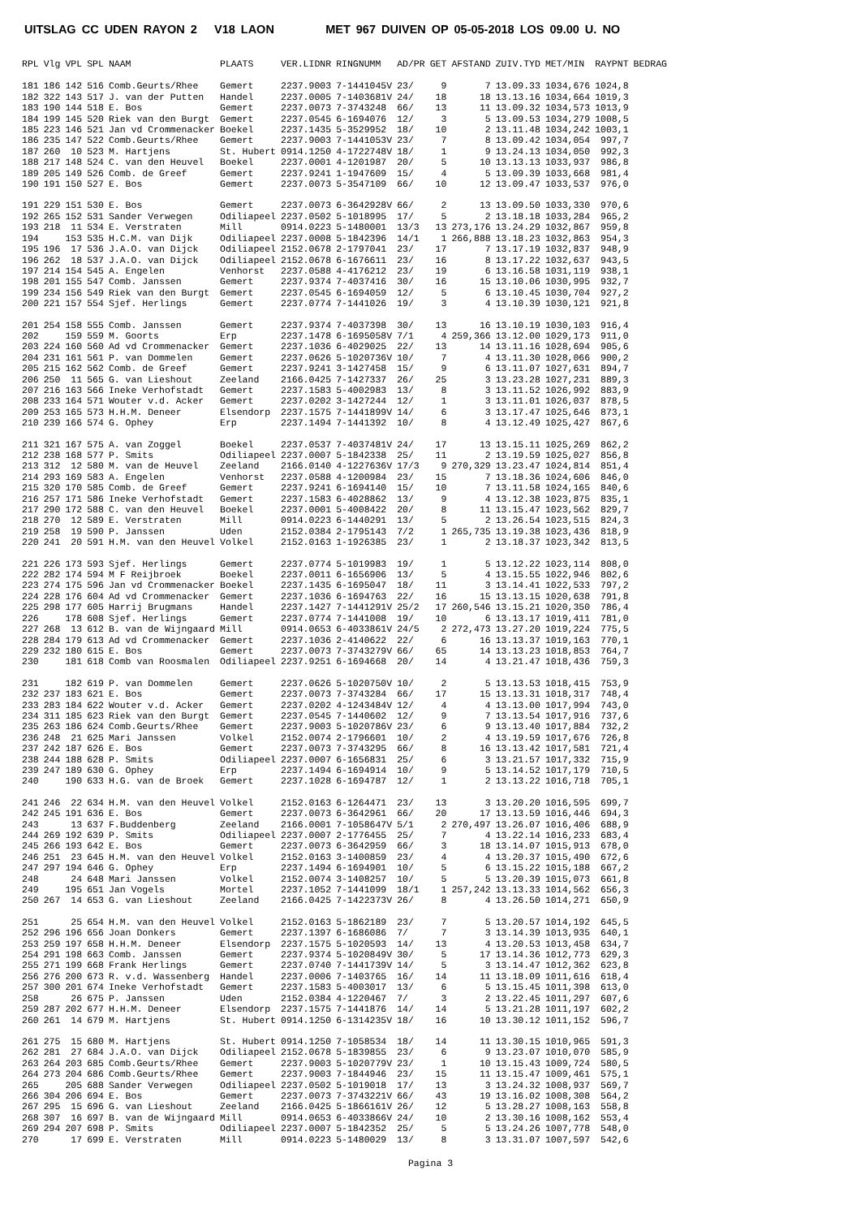UITSLAG CC UDEN RAYON 2 V18 LAON MET 967 DUIVEN OP 05-05-2018 LOS 09.00 U. NO
| RPL | Vlg | VPL | SPL | NAAM | PLAATS | VER.LIDNR | RINGNUMM | AD/PR | GET | AFSTAND | ZUIV.TYD | MET/MIN | RAYPNT | BEDRAG |
| --- | --- | --- | --- | --- | --- | --- | --- | --- | --- | --- | --- | --- | --- | --- |
| 181 | 186 | 142 | 516 | Comb.Geurts/Rhee | Gemert | 2237.9003 | 7-1441045V | 23/ | 9 | 7 | 13.09.33 | 1034,676 | 1024,8 | |
| 182 | 322 | 143 | 517 | J. van der Putten | Handel | 2237.0005 | 7-1403681V | 24/ | 18 | 18 | 13.13.16 | 1034,664 | 1019,3 | |
| 183 | 190 | 144 | 518 | E. Bos | Gemert | 2237.0073 | 7-3743248 | 66/ | 13 | 11 | 13.09.32 | 1034,573 | 1013,9 | |
| 184 | 199 | 145 | 520 | Riek van den Burgt | Gemert | 2237.0545 | 6-1694076 | 12/ | 3 | 5 | 13.09.53 | 1034,279 | 1008,5 | |
| 185 | 223 | 146 | 521 | Jan vd Crommenacker | Boekel | 2237.1435 | 5-3529952 | 18/ | 10 | 2 | 13.11.48 | 1034,242 | 1003,1 | |
| 186 | 235 | 147 | 522 | Comb.Geurts/Rhee | Gemert | 2237.9003 | 7-1441053V | 23/ | 7 | 8 | 13.09.42 | 1034,054 | 997,7 | |
| 187 | 260 | 10 | 523 | M. Hartjens | St. Hubert | 0914.1250 | 4-1722748V | 18/ | 1 | 9 | 13.24.13 | 1034,050 | 992,3 | |
| 188 | 217 | 148 | 524 | C. van den Heuvel | Boekel | 2237.0001 | 4-1201987 | 20/ | 5 | 10 | 13.13.13 | 1033,937 | 986,8 | |
| 189 | 205 | 149 | 526 | Comb. de Greef | Gemert | 2237.9241 | 1-1947609 | 15/ | 4 | 5 | 13.09.39 | 1033,668 | 981,4 | |
| 190 | 191 | 150 | 527 | E. Bos | Gemert | 2237.0073 | 5-3547109 | 66/ | 10 | 12 | 13.09.47 | 1033,537 | 976,0 | |
| 191 | 229 | 151 | 530 | E. Bos | Gemert | 2237.0073 | 6-3642928V | 66/ | 2 | 13 | 13.09.50 | 1033,330 | 970,6 | |
| 192 | 265 | 152 | 531 | Sander Verwegen | Odiliapeel | 2237.0502 | 5-1018995 | 17/ | 5 | 2 | 13.18.18 | 1033,284 | 965,2 | |
| 193 | 218 | 11 | 534 | E. Verstraten | Mill | 0914.0223 | 5-1480001 | 13/3 | 13 | 273,176 | 13.24.29 | 1032,867 | 959,8 | |
| 194 | | 153 | 535 | H.C.M. van Dijk | Odiliapeel | 2237.0008 | 5-1842396 | 14/1 | 1 | 266,888 | 13.18.23 | 1032,863 | 954,3 | |
| 195 | 196 | 17 | 536 | J.A.O. van Dijck | Odiliapeel | 2152.0678 | 2-1797041 | 23/ | 17 | 7 | 13.17.19 | 1032,837 | 948,9 | |
| 196 | 262 | 18 | 537 | J.A.O. van Dijck | Odiliapeel | 2152.0678 | 6-1676611 | 23/ | 16 | 8 | 13.17.22 | 1032,637 | 943,5 | |
| 197 | 214 | 154 | 545 | A. Engelen | Venhorst | 2237.0588 | 4-4176212 | 23/ | 19 | 6 | 13.16.58 | 1031,119 | 938,1 | |
| 198 | 201 | 155 | 547 | Comb. Janssen | Gemert | 2237.9374 | 7-4037416 | 30/ | 16 | 15 | 13.10.06 | 1030,995 | 932,7 | |
| 199 | 234 | 156 | 549 | Riek van den Burgt | Gemert | 2237.0545 | 6-1694059 | 12/ | 5 | 6 | 13.10.45 | 1030,704 | 927,2 | |
| 200 | 221 | 157 | 554 | Sjef. Herlings | Gemert | 2237.0774 | 7-1441026 | 19/ | 3 | 4 | 13.10.39 | 1030,121 | 921,8 | |
| 201 | 254 | 158 | 555 | Comb. Janssen | Gemert | 2237.9374 | 7-4037398 | 30/ | 13 | 16 | 13.10.19 | 1030,103 | 916,4 | |
| 202 | | 159 | 559 | M. Goorts | Erp | 2237.1478 | 6-1695058V | 7/1 | 4 | 259,366 | 13.12.00 | 1029,173 | 911,0 | |
| 203 | 224 | 160 | 560 | Ad vd Crommenacker | Gemert | 2237.1036 | 6-4029025 | 22/ | 13 | 14 | 13.11.16 | 1028,694 | 905,6 | |
| 204 | 231 | 161 | 561 | P. van Dommelen | Gemert | 2237.0626 | 5-1020736V | 10/ | 7 | 4 | 13.11.30 | 1028,066 | 900,2 | |
| 205 | 215 | 162 | 562 | Comb. de Greef | Gemert | 2237.9241 | 3-1427458 | 15/ | 9 | 6 | 13.11.07 | 1027,631 | 894,7 | |
| 206 | 250 | 11 | 565 | G. van Lieshout | Zeeland | 2166.0425 | 7-1427337 | 26/ | 25 | 3 | 13.23.28 | 1027,231 | 889,3 | |
| 207 | 216 | 163 | 566 | Ineke Verhofstadt | Gemert | 2237.1583 | 5-4002983 | 13/ | 8 | 3 | 13.11.52 | 1026,992 | 883,9 | |
| 208 | 233 | 164 | 571 | Wouter v.d. Acker | Gemert | 2237.0202 | 3-1427244 | 12/ | 1 | 3 | 13.11.01 | 1026,037 | 878,5 | |
| 209 | 253 | 165 | 573 | H.H.M. Deneer | Elsendorp | 2237.1575 | 7-1441899V | 14/ | 6 | 3 | 13.17.47 | 1025,646 | 873,1 | |
| 210 | 239 | 166 | 574 | G. Ophey | Erp | 2237.1494 | 7-1441392 | 10/ | 8 | 4 | 13.12.49 | 1025,427 | 867,6 | |
| 211 | 321 | 167 | 575 | A. van Zoggel | Boekel | 2237.0537 | 7-4037481V | 24/ | 17 | 13 | 13.15.11 | 1025,269 | 862,2 | |
| 212 | 238 | 168 | 577 | P. Smits | Odiliapeel | 2237.0007 | 5-1842338 | 25/ | 11 | 2 | 13.19.59 | 1025,027 | 856,8 | |
| 213 | 312 | 12 | 580 | M. van de Heuvel | Zeeland | 2166.0140 | 4-1227636V | 17/3 | 9 | 270,329 | 13.23.47 | 1024,814 | 851,4 | |
| 214 | 293 | 169 | 583 | A. Engelen | Venhorst | 2237.0588 | 4-1200984 | 23/ | 15 | 7 | 13.18.36 | 1024,606 | 846,0 | |
| 215 | 320 | 170 | 585 | Comb. de Greef | Gemert | 2237.9241 | 6-1694140 | 15/ | 10 | 7 | 13.11.58 | 1024,165 | 840,6 | |
| 216 | 257 | 171 | 586 | Ineke Verhofstadt | Gemert | 2237.1583 | 6-4028862 | 13/ | 9 | 4 | 13.12.38 | 1023,875 | 835,1 | |
| 217 | 290 | 172 | 588 | C. van den Heuvel | Boekel | 2237.0001 | 5-4008422 | 20/ | 8 | 11 | 13.15.47 | 1023,562 | 829,7 | |
| 218 | 270 | 12 | 589 | E. Verstraten | Mill | 0914.0223 | 6-1440291 | 13/ | 5 | 2 | 13.26.54 | 1023,515 | 824,3 | |
| 219 | 258 | 19 | 590 | P. Janssen | Uden | 2152.0384 | 2-1795143 | 7/2 | 1 | 265,735 | 13.19.38 | 1023,436 | 818,9 | |
| 220 | 241 | 20 | 591 | H.M. van den Heuvel | Volkel | 2152.0163 | 1-1926385 | 23/ | 1 | 2 | 13.18.37 | 1023,342 | 813,5 | |
| 221 | 226 | 173 | 593 | Sjef. Herlings | Gemert | 2237.0774 | 5-1019983 | 19/ | 1 | 5 | 13.12.22 | 1023,114 | 808,0 | |
| 222 | 282 | 174 | 594 | M F Reijbroek | Boekel | 2237.0011 | 6-1656906 | 13/ | 5 | 4 | 13.15.55 | 1022,946 | 802,6 | |
| 223 | 274 | 175 | 596 | Jan vd Crommenacker | Boekel | 2237.1435 | 6-1695047 | 18/ | 11 | 3 | 13.14.41 | 1022,533 | 797,2 | |
| 224 | 228 | 176 | 604 | Ad vd Crommenacker | Gemert | 2237.1036 | 6-1694763 | 22/ | 16 | 15 | 13.13.15 | 1020,638 | 791,8 | |
| 225 | 298 | 177 | 605 | Harrij Brugmans | Handel | 2237.1427 | 7-1441291V | 25/2 | 17 | 260,546 | 13.15.21 | 1020,350 | 786,4 | |
| 226 | | 178 | 608 | Sjef. Herlings | Gemert | 2237.0774 | 7-1441008 | 19/ | 10 | 6 | 13.13.17 | 1019,411 | 781,0 | |
| 227 | 268 | 13 | 612 | B. van de Wijngaard | Mill | 0914.0653 | 6-4033861V | 24/5 | 2 | 272,473 | 13.27.20 | 1019,224 | 775,5 | |
| 228 | 284 | 179 | 613 | Ad vd Crommenacker | Gemert | 2237.1036 | 2-4140622 | 22/ | 6 | 16 | 13.13.37 | 1019,163 | 770,1 | |
| 229 | 232 | 180 | 615 | E. Bos | Gemert | 2237.0073 | 7-3743279V | 66/ | 65 | 14 | 13.13.23 | 1018,853 | 764,7 | |
| 230 | | 181 | 618 | Comb van Roosmalen | Odiliapeel | 2237.9251 | 6-1694668 | 20/ | 14 | 4 | 13.21.47 | 1018,436 | 759,3 | |
| 231 | | 182 | 619 | P. van Dommelen | Gemert | 2237.0626 | 5-1020750V | 10/ | 2 | 5 | 13.13.53 | 1018,415 | 753,9 | |
| 232 | 237 | 183 | 621 | E. Bos | Gemert | 2237.0073 | 7-3743284 | 66/ | 17 | 15 | 13.13.31 | 1018,317 | 748,4 | |
| 233 | 283 | 184 | 622 | Wouter v.d. Acker | Gemert | 2237.0202 | 4-1243484V | 12/ | 4 | 4 | 13.13.00 | 1017,994 | 743,0 | |
| 234 | 311 | 185 | 623 | Riek van den Burgt | Gemert | 2237.0545 | 7-1440602 | 12/ | 9 | 7 | 13.13.54 | 1017,916 | 737,6 | |
| 235 | 263 | 186 | 624 | Comb.Geurts/Rhee | Gemert | 2237.9003 | 5-1020786V | 23/ | 6 | 9 | 13.13.40 | 1017,884 | 732,2 | |
| 236 | 248 | 21 | 625 | Mari Janssen | Volkel | 2152.0074 | 2-1796601 | 10/ | 2 | 4 | 13.19.59 | 1017,676 | 726,8 | |
| 237 | 242 | 187 | 626 | E. Bos | Gemert | 2237.0073 | 7-3743295 | 66/ | 8 | 16 | 13.13.42 | 1017,581 | 721,4 | |
| 238 | 244 | 188 | 628 | P. Smits | Odiliapeel | 2237.0007 | 6-1656831 | 25/ | 6 | 3 | 13.21.57 | 1017,332 | 715,9 | |
| 239 | 247 | 189 | 630 | G. Ophey | Erp | 2237.1494 | 6-1694914 | 10/ | 9 | 5 | 13.14.52 | 1017,179 | 710,5 | |
| 240 | | 190 | 633 | H.G. van de Broek | Gemert | 2237.1028 | 6-1694787 | 12/ | 1 | 2 | 13.13.22 | 1016,718 | 705,1 | |
| 241 | 246 | 22 | 634 | H.M. van den Heuvel | Volkel | 2152.0163 | 6-1264471 | 23/ | 13 | 3 | 13.20.20 | 1016,595 | 699,7 | |
| 242 | 245 | 191 | 636 | E. Bos | Gemert | 2237.0073 | 6-3642961 | 66/ | 20 | 17 | 13.13.59 | 1016,446 | 694,3 | |
| 243 | | 13 | 637 | F.Buddenberg | Zeeland | 2166.0001 | 7-1058647V | 5/1 | 2 | 270,497 | 13.26.07 | 1016,406 | 688,9 | |
| 244 | 269 | 192 | 639 | P. Smits | Odiliapeel | 2237.0007 | 2-1776455 | 25/ | 7 | 4 | 13.22.14 | 1016,233 | 683,4 | |
| 245 | 266 | 193 | 642 | E. Bos | Gemert | 2237.0073 | 6-3642959 | 66/ | 3 | 18 | 13.14.07 | 1015,913 | 678,0 | |
| 246 | 251 | 23 | 645 | H.M. van den Heuvel | Volkel | 2152.0163 | 3-1400859 | 23/ | 4 | 4 | 13.20.37 | 1015,490 | 672,6 | |
| 247 | 297 | 194 | 646 | G. Ophey | Erp | 2237.1494 | 6-1694901 | 10/ | 5 | 6 | 13.15.22 | 1015,188 | 667,2 | |
| 248 | | 24 | 648 | Mari Janssen | Volkel | 2152.0074 | 3-1408257 | 10/ | 5 | 5 | 13.20.39 | 1015,073 | 661,8 | |
| 249 | | 195 | 651 | Jan Vogels | Mortel | 2237.1052 | 7-1441099 | 18/1 | 1 | 257,242 | 13.13.33 | 1014,562 | 656,3 | |
| 250 | 267 | 14 | 653 | G. van Lieshout | Zeeland | 2166.0425 | 7-1422373V | 26/ | 8 | 4 | 13.26.50 | 1014,271 | 650,9 | |
| 251 | | 25 | 654 | H.M. van den Heuvel | Volkel | 2152.0163 | 5-1862189 | 23/ | 7 | 5 | 13.20.57 | 1014,192 | 645,5 | |
| 252 | 296 | 196 | 656 | Joan Donkers | Gemert | 2237.1397 | 6-1686086 | 7/ | 7 | 3 | 13.14.39 | 1013,935 | 640,1 | |
| 253 | 259 | 197 | 658 | H.H.M. Deneer | Elsendorp | 2237.1575 | 5-1020593 | 14/ | 13 | 4 | 13.20.53 | 1013,458 | 634,7 | |
| 254 | 291 | 198 | 663 | Comb. Janssen | Gemert | 2237.9374 | 5-1020849V | 30/ | 5 | 17 | 13.14.36 | 1012,773 | 629,3 | |
| 255 | 271 | 199 | 668 | Frank Herlings | Gemert | 2237.0740 | 7-1441739V | 14/ | 5 | 3 | 13.14.47 | 1012,362 | 623,8 | |
| 256 | 276 | 200 | 673 | R. v.d. Wassenberg | Handel | 2237.0006 | 7-1403765 | 16/ | 14 | 11 | 13.18.09 | 1011,616 | 618,4 | |
| 257 | 300 | 201 | 674 | Ineke Verhofstadt | Gemert | 2237.1583 | 5-4003017 | 13/ | 6 | 5 | 13.15.45 | 1011,398 | 613,0 | |
| 258 | | 26 | 675 | P. Janssen | Uden | 2152.0384 | 4-1220467 | 7/ | 3 | 2 | 13.22.45 | 1011,297 | 607,6 | |
| 259 | 287 | 202 | 677 | H.H.M. Deneer | Elsendorp | 2237.1575 | 7-1441876 | 14/ | 14 | 5 | 13.21.28 | 1011,197 | 602,2 | |
| 260 | 261 | 14 | 679 | M. Hartjens | St. Hubert | 0914.1250 | 6-1314235V | 18/ | 16 | 10 | 13.30.12 | 1011,152 | 596,7 | |
| 261 | 275 | 15 | 680 | M. Hartjens | St. Hubert | 0914.1250 | 7-1058534 | 18/ | 14 | 11 | 13.30.15 | 1010,965 | 591,3 | |
| 262 | 281 | 27 | 684 | J.A.O. van Dijck | Odiliapeel | 2152.0678 | 5-1839855 | 23/ | 6 | 9 | 13.23.07 | 1010,070 | 585,9 | |
| 263 | 264 | 203 | 685 | Comb.Geurts/Rhee | Gemert | 2237.9003 | 5-1020779V | 23/ | 1 | 10 | 13.15.43 | 1009,724 | 580,5 | |
| 264 | 273 | 204 | 686 | Comb.Geurts/Rhee | Gemert | 2237.9003 | 7-1844946 | 23/ | 15 | 11 | 13.15.47 | 1009,461 | 575,1 | |
| 265 | | 205 | 688 | Sander Verwegen | Odiliapeel | 2237.0502 | 5-1019018 | 17/ | 13 | 3 | 13.24.32 | 1008,937 | 569,7 | |
| 266 | 304 | 206 | 694 | E. Bos | Gemert | 2237.0073 | 7-3743221V | 66/ | 43 | 19 | 13.16.02 | 1008,308 | 564,2 | |
| 267 | 295 | 15 | 696 | G. van Lieshout | Zeeland | 2166.0425 | 5-1866161V | 26/ | 12 | 5 | 13.28.27 | 1008,163 | 558,8 | |
| 268 | 307 | 16 | 697 | B. van de Wijngaard | Mill | 0914.0653 | 6-4033866V | 24/ | 10 | 2 | 13.30.16 | 1008,162 | 553,4 | |
| 269 | 294 | 207 | 698 | P. Smits | Odiliapeel | 2237.0007 | 5-1842352 | 25/ | 5 | 5 | 13.24.26 | 1007,778 | 548,0 | |
| 270 | | 17 | 699 | E. Verstraten | Mill | 0914.0223 | 5-1480029 | 13/ | 8 | 3 | 13.31.07 | 1007,597 | 542,6 | |
Pagina 3